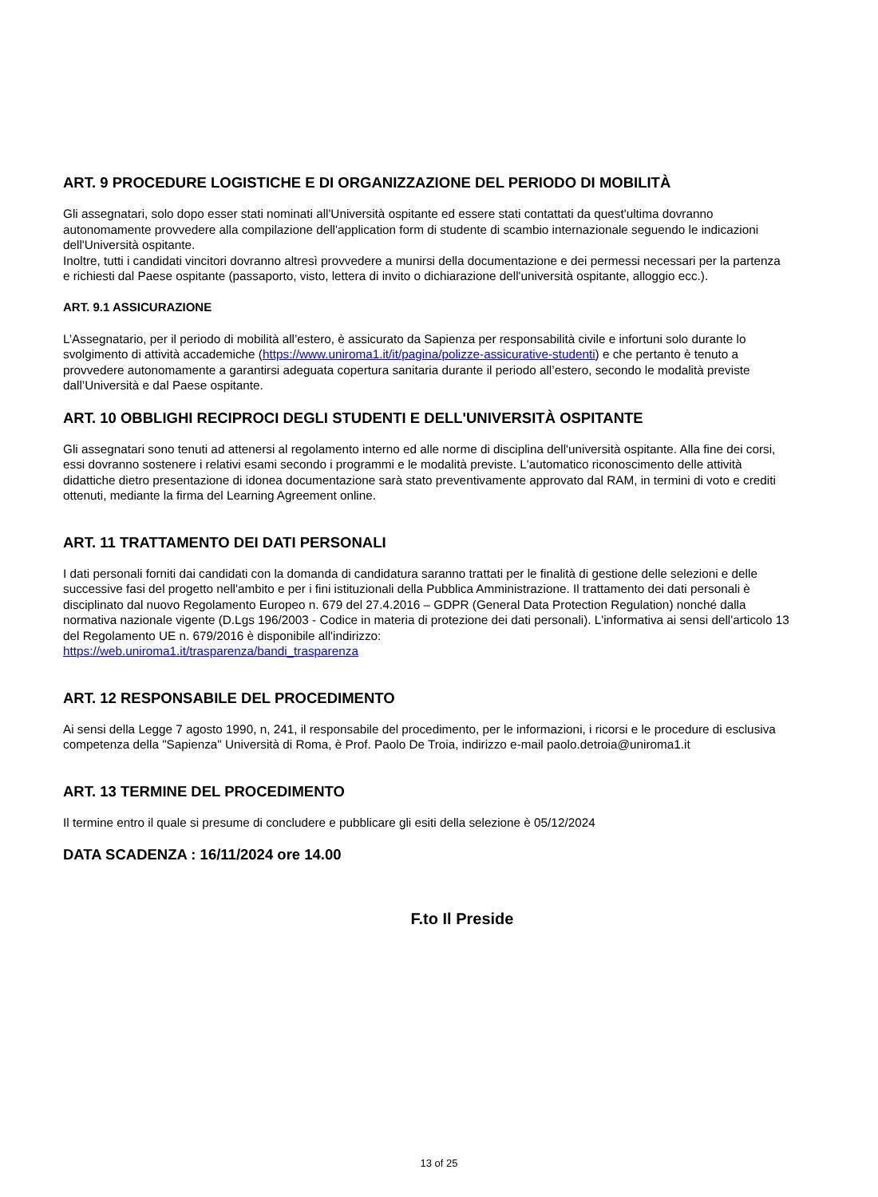ART. 9 PROCEDURE LOGISTICHE E DI ORGANIZZAZIONE DEL PERIODO DI MOBILITÀ
Gli assegnatari, solo dopo esser stati nominati all'Università ospitante ed essere stati contattati da quest'ultima dovranno autonomamente provvedere alla compilazione dell'application form di studente di scambio internazionale seguendo le indicazioni dell'Università ospitante.
Inoltre, tutti i candidati vincitori dovranno altresì provvedere a munirsi della documentazione e dei permessi necessari per la partenza e richiesti dal Paese ospitante (passaporto, visto, lettera di invito o dichiarazione dell'università ospitante, alloggio ecc.).
ART. 9.1 ASSICURAZIONE
L’Assegnatario, per il periodo di mobilità all’estero, è assicurato da Sapienza per responsabilità civile e infortuni solo durante lo svolgimento di attività accademiche (https://www.uniroma1.it/it/pagina/polizze-assicurative-studenti) e che pertanto è tenuto a provvedere autonomamente a garantirsi adeguata copertura sanitaria durante il periodo all’estero, secondo le modalità previste dall’Università e dal Paese ospitante.
ART. 10 OBBLIGHI RECIPROCI DEGLI STUDENTI E DELL'UNIVERSITÀ OSPITANTE
Gli assegnatari sono tenuti ad attenersi al regolamento interno ed alle norme di disciplina dell'università ospitante. Alla fine dei corsi, essi dovranno sostenere i relativi esami secondo i programmi e le modalità previste. L'automatico riconoscimento delle attività didattiche dietro presentazione di idonea documentazione sarà stato preventivamente approvato dal RAM, in termini di voto e crediti ottenuti, mediante la firma del Learning Agreement online.
ART. 11 TRATTAMENTO DEI DATI PERSONALI
I dati personali forniti dai candidati con la domanda di candidatura saranno trattati per le finalità di gestione delle selezioni e delle successive fasi del progetto nell'ambito e per i fini istituzionali della Pubblica Amministrazione. Il trattamento dei dati personali è disciplinato dal nuovo Regolamento Europeo n. 679 del 27.4.2016 – GDPR (General Data Protection Regulation) nonché dalla normativa nazionale vigente (D.Lgs 196/2003 - Codice in materia di protezione dei dati personali). L'informativa ai sensi dell'articolo 13 del Regolamento UE n. 679/2016 è disponibile all'indirizzo:
https://web.uniroma1.it/trasparenza/bandi_trasparenza
ART. 12 RESPONSABILE DEL PROCEDIMENTO
Ai sensi della Legge 7 agosto 1990, n, 241, il responsabile del procedimento, per le informazioni, i ricorsi e le procedure di esclusiva competenza della "Sapienza" Università di Roma, è Prof. Paolo De Troia, indirizzo e-mail paolo.detroia@uniroma1.it
ART. 13 TERMINE DEL PROCEDIMENTO
Il termine entro il quale si presume di concludere e pubblicare gli esiti della selezione è 05/12/2024
DATA SCADENZA : 16/11/2024 ore 14.00
F.to Il Preside
13 of 25